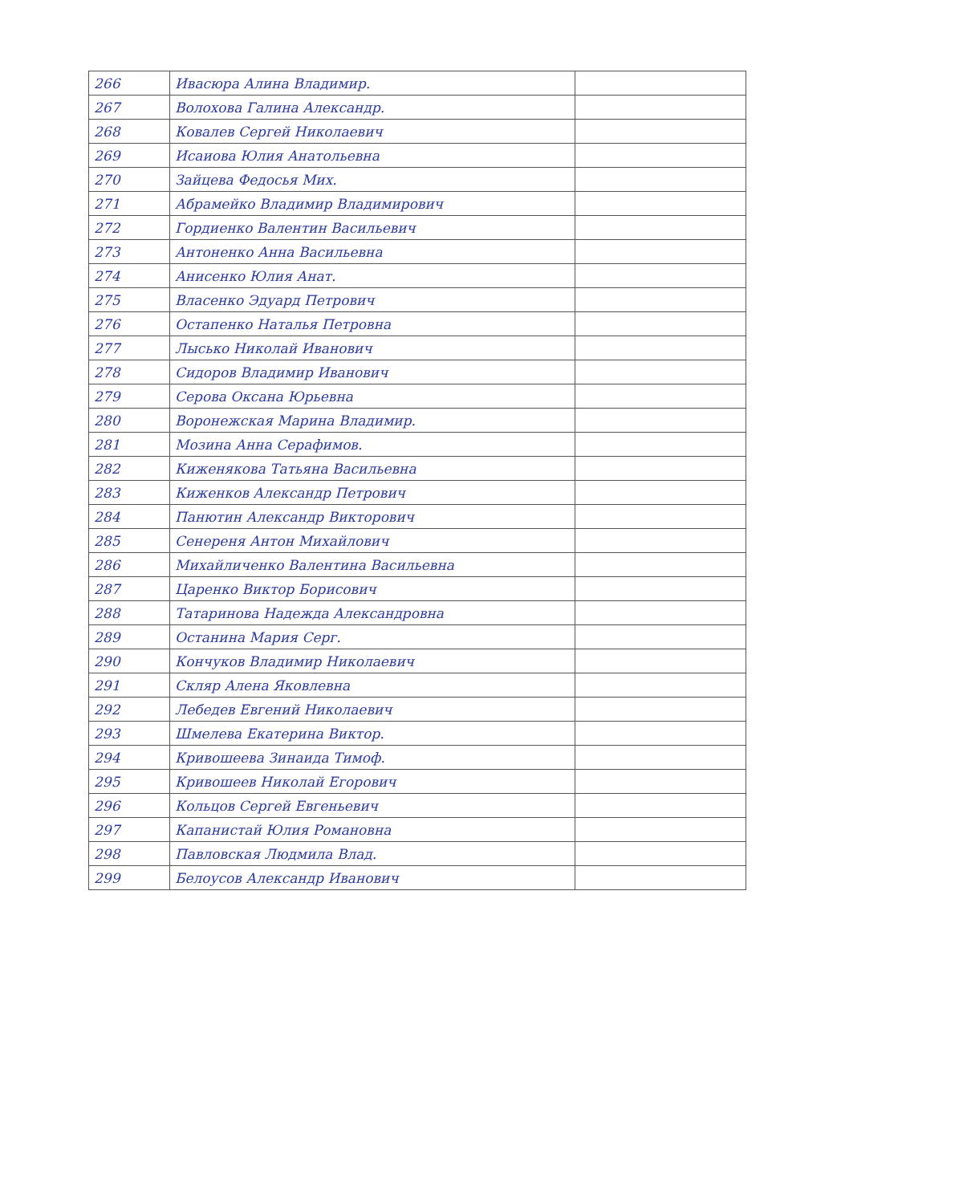| 266 | Ивасюра Алина Владимир. | |
| 267 | Волохова Галина Александр. | |
| 268 | Ковалев Сергей Николаевич | |
| 269 | Исаиова Юлия Анатольевна | |
| 270 | Зайцева Федосья Мих. | |
| 271 | Абрамейко Владимир Владимирович | |
| 272 | Гордиенко Валентин Васильевич | |
| 273 | Антоненко Анна Васильевна | |
| 274 | Анисенко Юлия Анат. | |
| 275 | Власенко Эдуард Петрович | |
| 276 | Остапенко Наталья Петровна | |
| 277 | Лысько Николай Иванович | |
| 278 | Сидоров Владимир Иванович | |
| 279 | Серова Оксана Юрьевна | |
| 280 | Воронежская Марина Владимир. | |
| 281 | Мозина Анна Серафимов. | |
| 282 | Киженякова Татьяна Васильевна | |
| 283 | Киженков Александр Петрович | |
| 284 | Панютин Александр Викторович | |
| 285 | Сенереня Антон Михайлович | |
| 286 | Михайличенко Валентина Васильевна | |
| 287 | Царенко Виктор Борисович | |
| 288 | Татаринова Надежда Александровна | |
| 289 | Останина Мария Серг. | |
| 290 | Кончуков Владимир Николаевич | |
| 291 | Скляр Алена Яковлевна | |
| 292 | Лебедев Евгений Николаевич | |
| 293 | Шмелева Екатерина Виктор. | |
| 294 | Кривошеева Зинаида Тимоф. | |
| 295 | Кривошеев Николай Егорович | |
| 296 | Кольцов Сергей Евгеньевич | |
| 297 | Капанистай Юлия Романовна | |
| 298 | Павловская Людмила Влад. | |
| 299 | Белоусов Александр Иванович | |